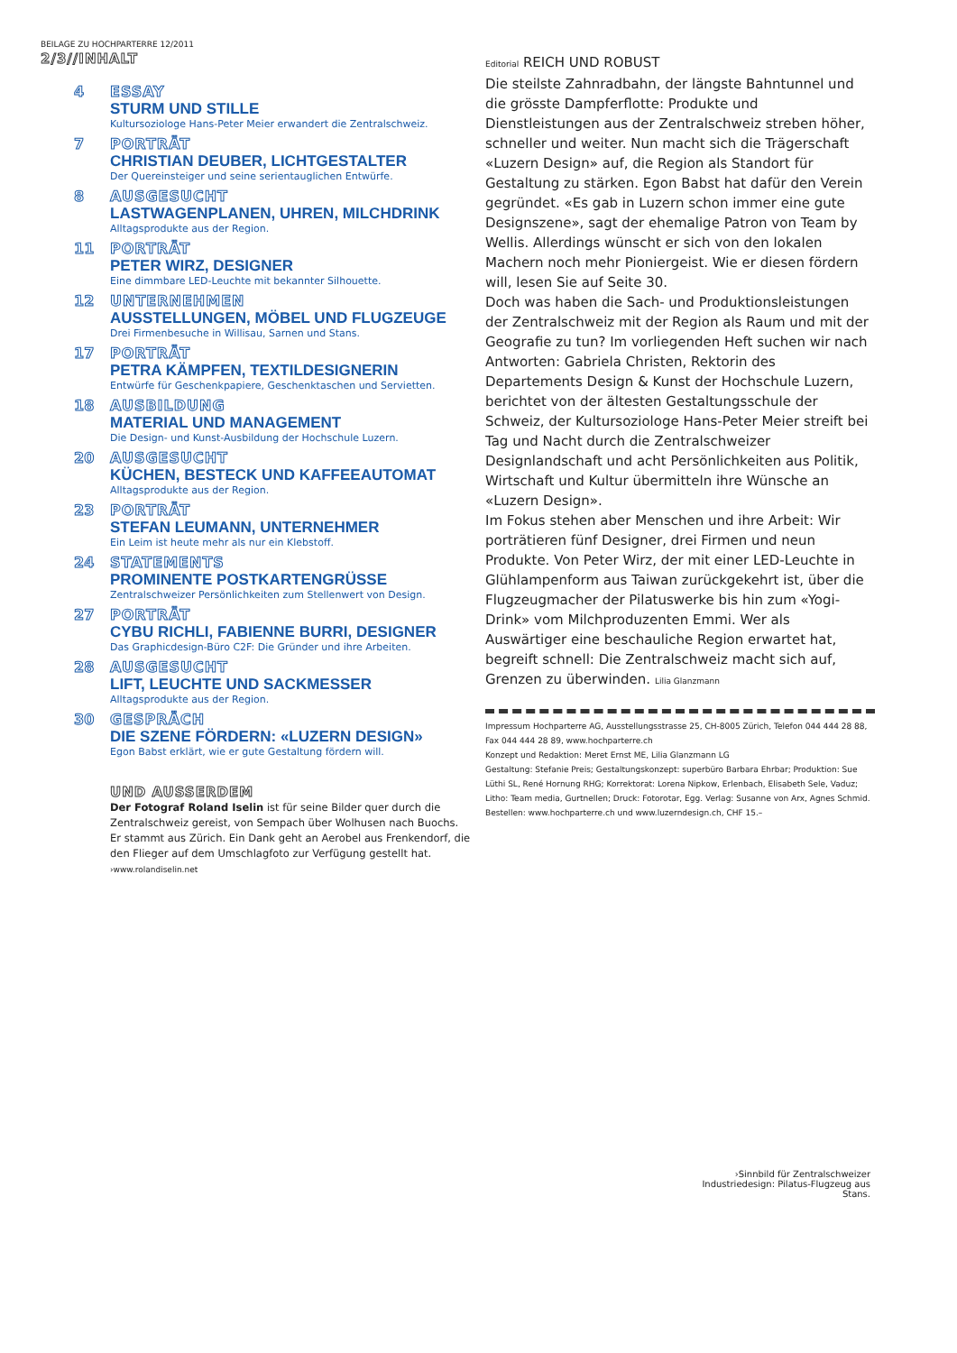BEILAGE ZU HOCHPARTERRE 12/2011
2/3//INHALT
4 ESSAY
STURM UND STILLE
Kultursoziologe Hans-Peter Meier erwandert die Zentralschweiz.
7 PORTRÄT
CHRISTIAN DEUBER, LICHTGESTALTER
Der Quereinsteiger und seine serientauglichen Entwürfe.
8 AUSGESUCHT
LASTWAGENPLANEN, UHREN, MILCHDRINK
Alltagsprodukte aus der Region.
11 PORTRÄT
PETER WIRZ, DESIGNER
Eine dimmbare LED-Leuchte mit bekannter Silhouette.
12 UNTERNEHMEN
AUSSTELLUNGEN, MÖBEL UND FLUGZEUGE
Drei Firmenbesuche in Willisau, Sarnen und Stans.
17 PORTRÄT
PETRA KÄMPFEN, TEXTILDESIGNERIN
Entwürfe für Geschenkpapiere, Geschenktaschen und Servietten.
18 AUSBILDUNG
MATERIAL UND MANAGEMENT
Die Design- und Kunst-Ausbildung der Hochschule Luzern.
20 AUSGESUCHT
KÜCHEN, BESTECK UND KAFFEEAUTOMAT
Alltagsprodukte aus der Region.
23 PORTRÄT
STEFAN LEUMANN, UNTERNEHMER
Ein Leim ist heute mehr als nur ein Klebstoff.
24 STATEMENTS
PROMINENTE POSTKARTENGRÜSSE
Zentralschweizer Persönlichkeiten zum Stellenwert von Design.
27 PORTRÄT
CYBU RICHLI, FABIENNE BURRI, DESIGNER
Das Graphicdesign-Büro C2F: Die Gründer und ihre Arbeiten.
28 AUSGESUCHT
LIFT, LEUCHTE UND SACKMESSER
Alltagsprodukte aus der Region.
30 GESPRÄCH
DIE SZENE FÖRDERN: «LUZERN DESIGN»
Egon Babst erklärt, wie er gute Gestaltung fördern will.
UND AUSSERDEM
Der Fotograf Roland Iselin ist für seine Bilder quer durch die Zentralschweiz gereist, von Sempach über Wolhusen nach Buochs. Er stammt aus Zürich. Ein Dank geht an Aerobel aus Frenkendorf, die den Flieger auf dem Umschlagfoto zur Verfügung gestellt hat.
›www.rolandiselin.net
Editorial REICH UND ROBUST
Die steilste Zahnradbahn, der längste Bahntunnel und die grösste Dampferflotte: Produkte und Dienstleistungen aus der Zentralschweiz streben höher, schneller und weiter. Nun macht sich die Trägerschaft «Luzern Design» auf, die Region als Standort für Gestaltung zu stärken. Egon Babst hat dafür den Verein gegründet. «Es gab in Luzern schon immer eine gute Designszene», sagt der ehemalige Patron von Team by Wellis. Allerdings wünscht er sich von den lokalen Machern noch mehr Pioniergeist. Wie er diesen fördern will, lesen Sie auf Seite 30.
Doch was haben die Sach- und Produktionsleistungen der Zentralschweiz mit der Region als Raum und mit der Geografie zu tun? Im vorliegenden Heft suchen wir nach Antworten: Gabriela Christen, Rektorin des Departements Design & Kunst der Hochschule Luzern, berichtet von der ältesten Gestaltungsschule der Schweiz, der Kultursoziologe Hans-Peter Meier streift bei Tag und Nacht durch die Zentralschweizer Designlandschaft und acht Persönlichkeiten aus Politik, Wirtschaft und Kultur übermitteln ihre Wünsche an «Luzern Design».
Im Fokus stehen aber Menschen und ihre Arbeit: Wir porträtieren fünf Designer, drei Firmen und neun Produkte. Von Peter Wirz, der mit einer LED-Leuchte in Glühlampenform aus Taiwan zurückgekehrt ist, über die Flugzeugmacher der Pilatuswerke bis hin zum «Yogi-Drink» vom Milchproduzenten Emmi. Wer als Auswärtiger eine beschauliche Region erwartet hat, begreift schnell: Die Zentralschweiz macht sich auf, Grenzen zu überwinden. Lilia Glanzmann
Impressum Hochparterre AG, Ausstellungsstrasse 25, CH-8005 Zürich, Telefon 044 444 28 88, Fax 044 444 28 89, www.hochparterre.ch
Konzept und Redaktion: Meret Ernst ME, Lilia Glanzmann LG
Gestaltung: Stefanie Preis; Gestaltungskonzept: superbüro Barbara Ehrbar; Produktion: Sue Lüthi SL, René Hornung RHG; Korrektorat: Lorena Nipkow, Erlenbach, Elisabeth Sele, Vaduz; Litho: Team media, Gurtnellen; Druck: Fotorotar, Egg. Verlag: Susanne von Arx, Agnes Schmid.
Bestellen: www.hochparterre.ch und www.luzerndesign.ch, CHF 15.–
›Sinnbild für Zentralschweizer Industriedesign: Pilatus-Flugzeug aus Stans.